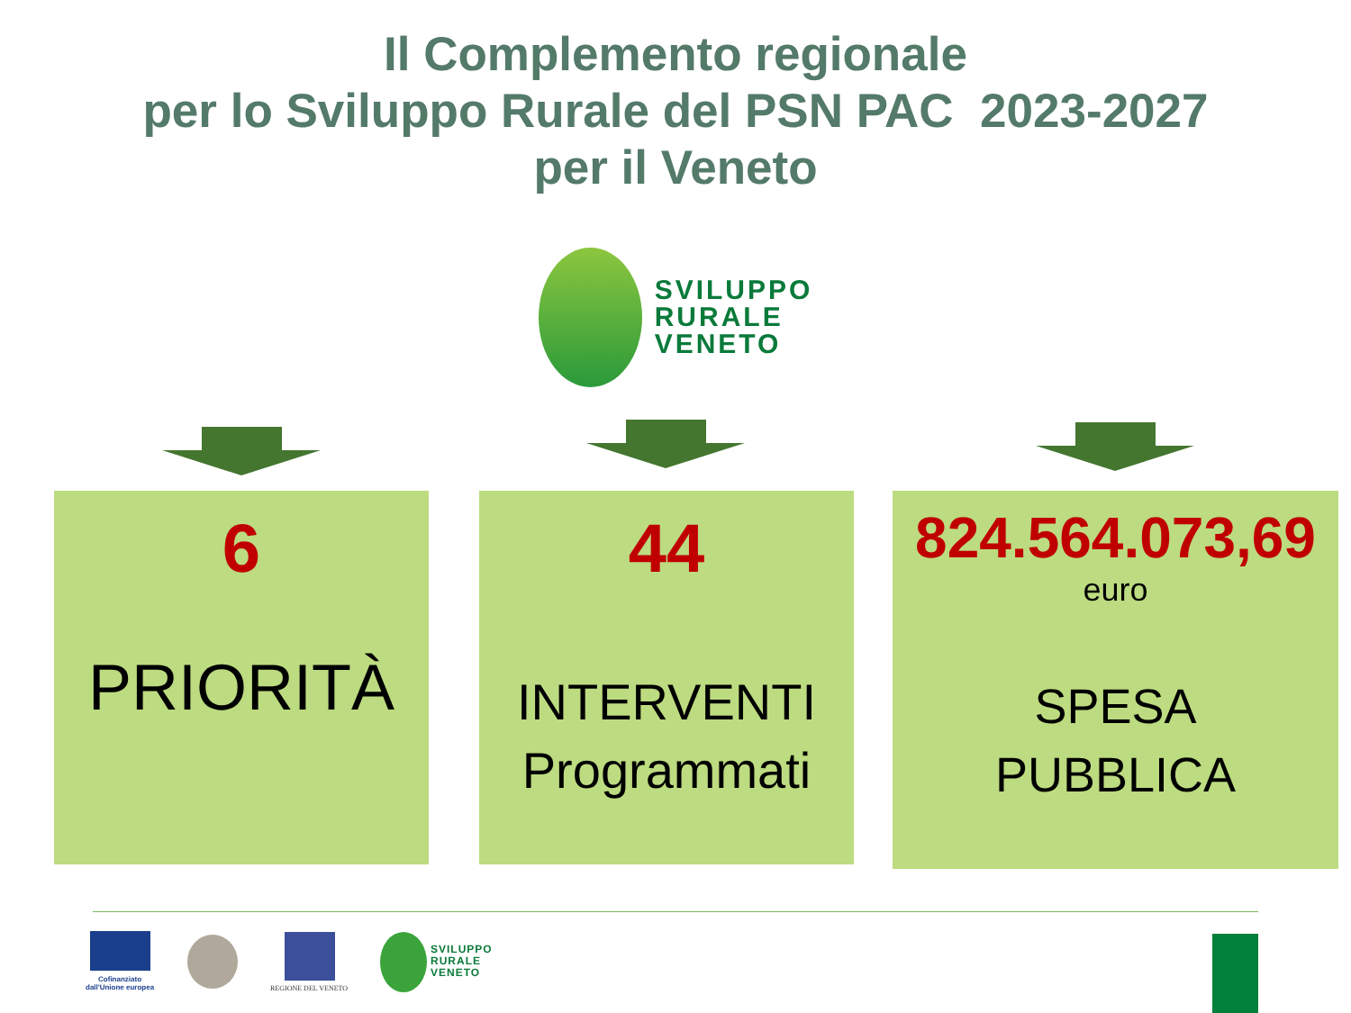Il Complemento regionale
per lo Sviluppo Rurale del PSN PAC 2023-2027
per il Veneto
SVILUPPO
RURALE
VENETO
6
PRIORITÀ
44
INTERVENTI
Programmati
824.564.073,69
euro
SPESA
PUBBLICA
Cofinanziato
dall'Unione europea
REGIONE DEL VENETO
SVILUPPO
RURALE
VENETO